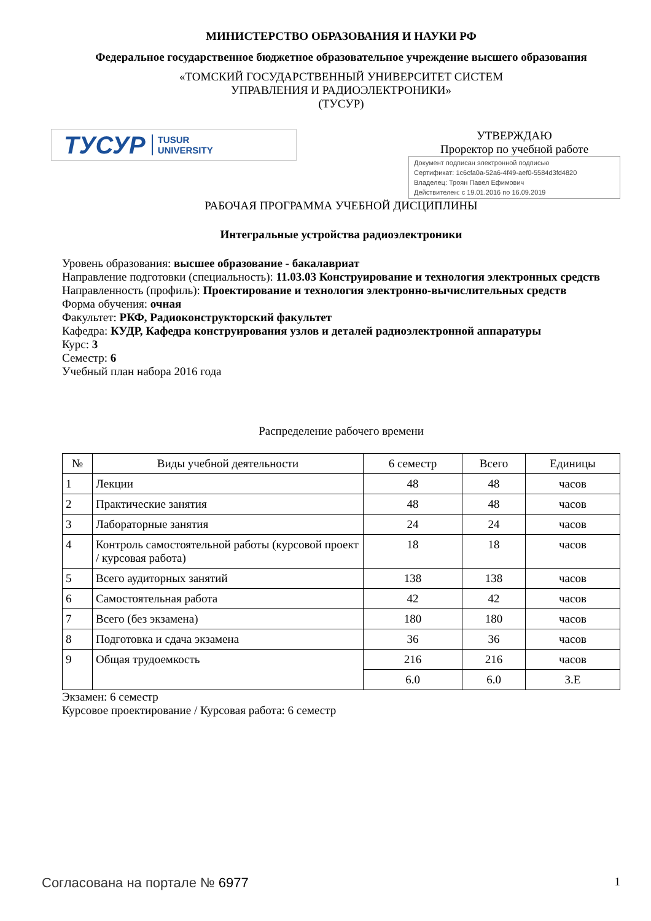МИНИСТЕРСТВО ОБРАЗОВАНИЯ И НАУКИ РФ
Федеральное государственное бюджетное образовательное учреждение высшего образования
«ТОМСКИЙ ГОСУДАРСТВЕННЫЙ УНИВЕРСИТЕТ СИСТЕМ
УПРАВЛЕНИЯ И РАДИОЭЛЕКТРОНИКИ»
(ТУСУР)
ТУСУР TUSUR
UNIVERSITY
УТВЕРЖДАЮ
Проректор по учебной работе
Документ подписан электронной подписью
Сертификат: 1c6cfa0a-52a6-4f49-aef0-5584d3fd4820
Владелец: Троян Павел Ефимович
Действителен: с 19.01.2016 по 16.09.2019
РАБОЧАЯ ПРОГРАММА УЧЕБНОЙ ДИСЦИПЛИНЫ
Интегральные устройства радиоэлектроники
Уровень образования: высшее образование - бакалавриат
Направление подготовки (специальность): 11.03.03 Конструирование и технология электронных средств
Направленность (профиль): Проектирование и технология электронно-вычислительных средств
Форма обучения: очная
Факультет: РКФ, Радиоконструкторский факультет
Кафедра: КУДР, Кафедра конструирования узлов и деталей радиоэлектронной аппаратуры
Курс: 3
Семестр: 6
Учебный план набора 2016 года
Распределение рабочего времени
| № | Виды учебной деятельности | 6 семестр | Всего | Единицы |
| --- | --- | --- | --- | --- |
| 1 | Лекции | 48 | 48 | часов |
| 2 | Практические занятия | 48 | 48 | часов |
| 3 | Лабораторные занятия | 24 | 24 | часов |
| 4 | Контроль самостоятельной работы (курсовой проект / курсовая работа) | 18 | 18 | часов |
| 5 | Всего аудиторных занятий | 138 | 138 | часов |
| 6 | Самостоятельная работа | 42 | 42 | часов |
| 7 | Всего (без экзамена) | 180 | 180 | часов |
| 8 | Подготовка и сдача экзамена | 36 | 36 | часов |
| 9 | Общая трудоемкость | 216 | 216 | часов |
| | | 6.0 | 6.0 | З.Е |
Экзамен: 6 семестр
Курсовое проектирование / Курсовая работа: 6 семестр
Согласована на портале № 6977 1